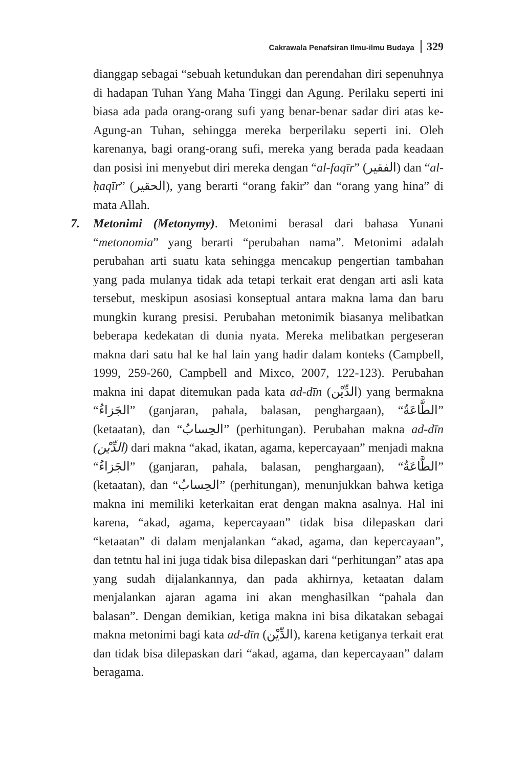Cakrawala Penafsiran Ilmu-ilmu Budaya 329
dianggap sebagai “sebuah ketundukan dan perendahan diri sepenuhnya di hadapan Tuhan Yang Maha Tinggi dan Agung. Perilaku seperti ini biasa ada pada orang-orang sufi yang benar-benar sadar diri atas ke-Agung-an Tuhan, sehingga mereka berperilaku seperti ini. Oleh karenanya, bagi orang-orang sufi, mereka yang berada pada keadaan dan posisi ini menyebut diri mereka dengan “al-faqīr” (الفقير) dan “al-ḥaqīr” (الحقير), yang berarti “orang fakir” dan “orang yang hina” di mata Allah.
7. Metonimi (Metonymy). Metonimi berasal dari bahasa Yunani “metonomia” yang berarti “perubahan nama”. Metonimi adalah perubahan arti suatu kata sehingga mencakup pengertian tambahan yang pada mulanya tidak ada tetapi terkait erat dengan arti asli kata tersebut, meskipun asosiasi konseptual antara makna lama dan baru mungkin kurang presisi. Perubahan metonimik biasanya melibatkan beberapa kedekatan di dunia nyata. Mereka melibatkan pergeseran makna dari satu hal ke hal lain yang hadir dalam konteks (Campbell, 1999, 259-260, Campbell and Mixco, 2007, 122-123). Perubahan makna ini dapat ditemukan pada kata ad-dīn (الدِّيْن) yang bermakna “الجَزاءُ” (ganjaran, pahala, balasan, penghargaan), “الطَّاعَةُ” (ketaatan), dan “الحِسابُ” (perhitungan). Perubahan makna ad-dīn (الدِّيْن) dari makna “akad, ikatan, agama, kepercayaan” menjadi makna “الجَزاءُ” (ganjaran, pahala, balasan, penghargaan), “الطَّاعَةُ” (ketaatan), dan “الحِسابُ” (perhitungan), menunjukkan bahwa ketiga makna ini memiliki keterkaitan erat dengan makna asalnya. Hal ini karena, “akad, agama, kepercayaan” tidak bisa dilepaskan dari “ketaatan” di dalam menjalankan “akad, agama, dan kepercayaan”, dan tetntu hal ini juga tidak bisa dilepaskan dari “perhitungan” atas apa yang sudah dijalankannya, dan pada akhirnya, ketaatan dalam menjalankan ajaran agama ini akan menghasilkan “pahala dan balasan”. Dengan demikian, ketiga makna ini bisa dikatakan sebagai makna metonimi bagi kata ad-dīn (الدِّيْن), karena ketiganya terkait erat dan tidak bisa dilepaskan dari “akad, agama, dan kepercayaan” dalam beragama.